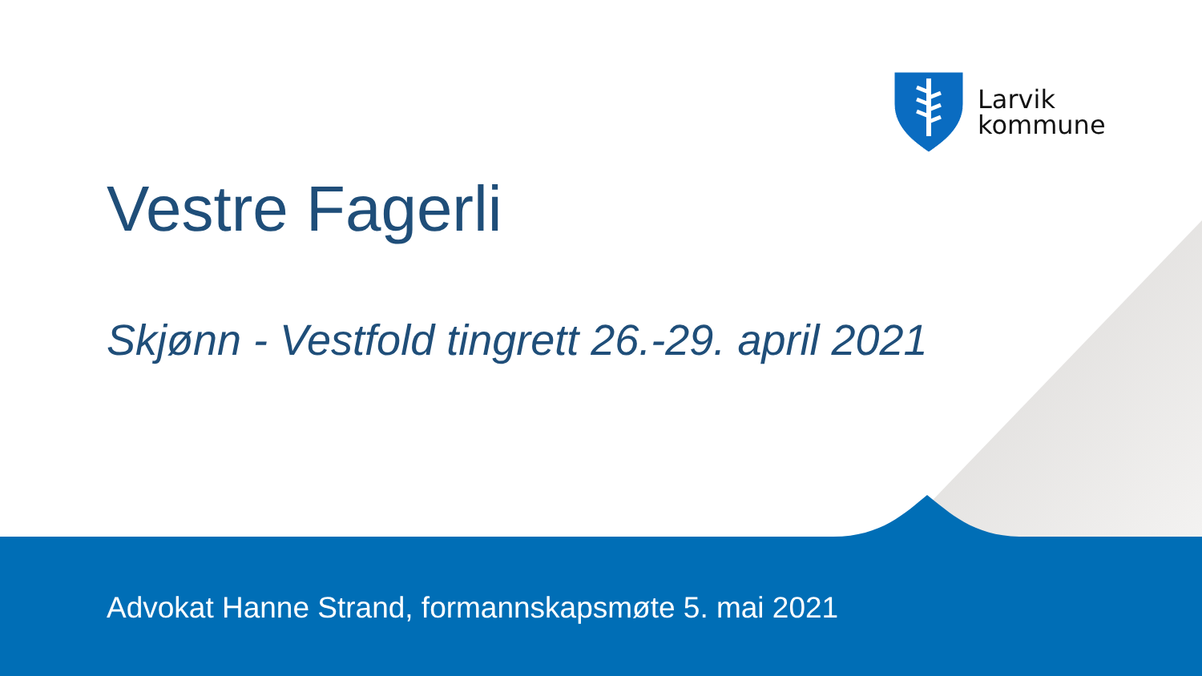Larvik
kommune
Vestre Fagerli
Skjønn - Vestfold tingrett 26.-29. april 2021
Advokat Hanne Strand, formannskapsmøte 5. mai 2021